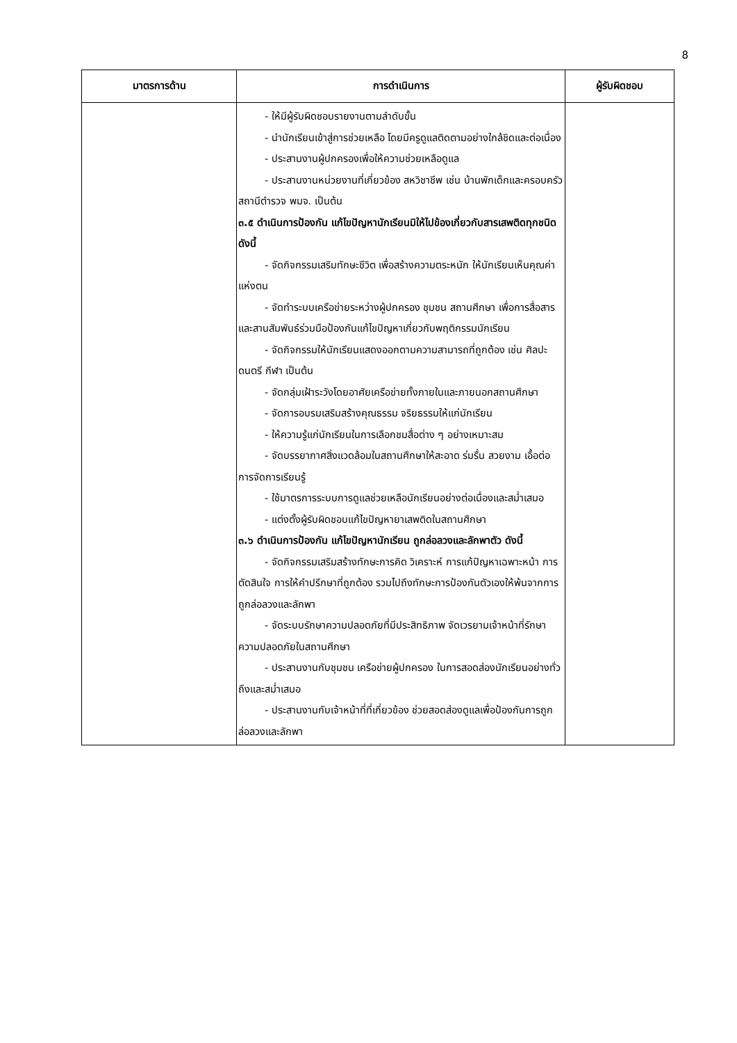8
| มาตรการด้าน | การดำเนินการ | ผู้รับผิดชอบ |
| --- | --- | --- |
| | - ให้มีผู้รับผิดชอบรายงานตามลำดับขั้น - นำนักเรียนเข้าสู่การช่วยเหลือ โดยมีครูดูแลติดตามอย่างใกล้ชิดและต่อเนื่อง - ประสานงานผู้ปกครองเพื่อให้ความช่วยเหลือดูแล - ประสานงานหน่วยงานที่เกี่ยวข้อง สหวิชาชีพ เช่น บ้านพักเด็กและครอบครัว สถานีตำรวจ พมจ. เป็นต้น ๓.๕ ดำเนินการป้องกัน แก้ไขปัญหานักเรียนมิให้ไปข้องเกี่ยวกับสารเสพติดทุกชนิด ดังนี้ - จัดกิจกรรมเสริมทักษะชีวิต เพื่อสร้างความตระหนัก ให้นักเรียนเห็นคุณค่าแห่งตน - จัดทำระบบเครือข่ายระหว่างผู้ปกครอง ชุมชน สถานศึกษา เพื่อการสื่อสารและสานสัมพันธ์ร่วมมือป้องกันแก้ไขปัญหาเกี่ยวกับพฤติกรรมนักเรียน - จัดกิจกรรมให้นักเรียนแสดงออกตามความสามารถที่ถูกต้อง เช่น ศิลปะ ดนตรี กีฬา เป็นต้น - จัดกลุ่มเฝ้าระวังโดยอาศัยเครือข่ายทั้งภายในและภายนอกสถานศึกษา - จัดการอบรมเสริมสร้างคุณธรรม จริยธรรมให้แก่นักเรียน - ให้ความรู้แก่นักเรียนในการเลือกชมสื่อต่าง ๆ อย่างเหมาะสม - จัดบรรยากาศสิ่งแวดล้อมในสถานศึกษาให้สะอาด ร่มรื่น สวยงาม เอื้อต่อการจัดการเรียนรู้ - ใช้มาตรการระบบการดูแลช่วยเหลือนักเรียนอย่างต่อเนื่องและสม่ำเสมอ - แต่งตั้งผู้รับผิดชอบแก้ไขปัญหายาเสพติดในสถานศึกษา ๓.๖ ดำเนินการป้องกัน แก้ไขปัญหานักเรียน ถูกล่อลวงและลักพาตัว ดังนี้ - จัดกิจกรรมเสริมสร้างทักษะการคิด วิเคราะห์ การแก้ปัญหาเฉพาะหน้า การตัดสินใจ การให้คำปรึกษาที่ถูกต้อง รวมไปถึงทักษะการป้องกันตัวเองให้พ้นจากการถูกล่อลวงและลักพา - จัดระบบรักษาความปลอดภัยที่มีประสิทธิภาพ จัดเวรยามเจ้าหน้าที่รักษาความปลอดภัยในสถานศึกษา - ประสานงานกับชุมชน เครือข่ายผู้ปกครอง ในการสอดส่องนักเรียนอย่างทั่วถึงและสม่ำเสมอ - ประสานงานกับเจ้าหน้าที่ที่เกี่ยวข้อง ช่วยสอดส่องดูแลเพื่อป้องกันการถูกล่อลวงและลักพา | |